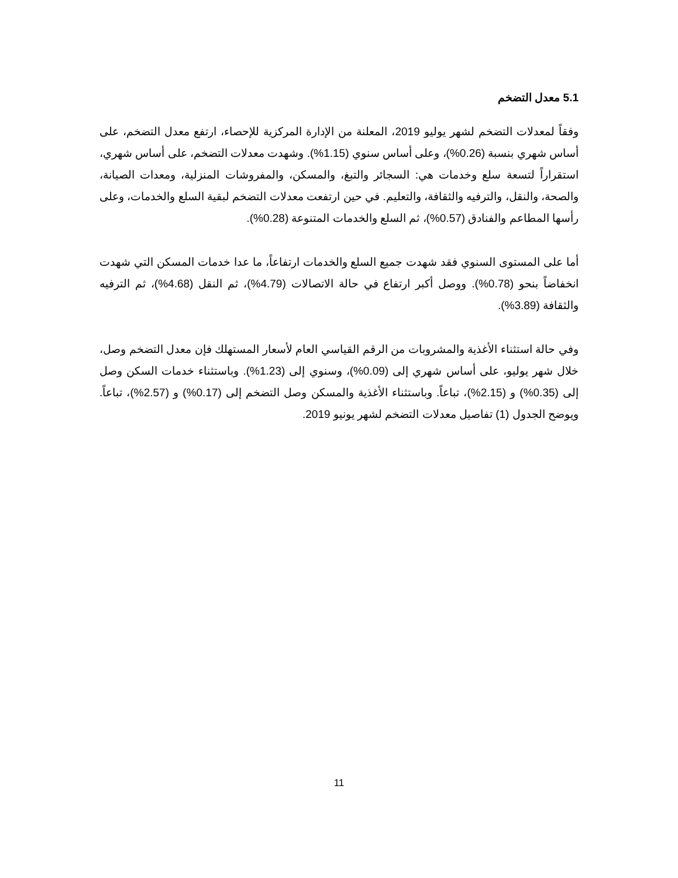5.1 معدل التضخم
وفقاً لمعدلات التضخم لشهر يوليو 2019، المعلنة من الإدارة المركزية للإحصاء، ارتفع معدل التضخم، على أساس شهري بنسبة (0.26%)، وعلى أساس سنوي (1.15%). وشهدت معدلات التضخم، على أساس شهري، استقراراً لتسعة سلع وخدمات هي: السجائر والتبغ، والمسكن، والمفروشات المنزلية، ومعدات الصيانة، والصحة، والنقل، والترفيه والثقافة، والتعليم. في حين ارتفعت معدلات التضخم لبقية السلع والخدمات، وعلى رأسها المطاعم والفنادق (0.57%)، ثم السلع والخدمات المتنوعة (0.28%).
أما على المستوى السنوي فقد شهدت جميع السلع والخدمات ارتفاعاً، ما عدا خدمات المسكن التي شهدت انخفاضاً بنحو (0.78%). ووصل أكبر ارتفاع في حالة الاتصالات (4.79%)، ثم النقل (4.68%)، ثم الترفيه والثقافة (3.89%).
وفي حالة استثناء الأغذية والمشروبات من الرقم القياسي العام لأسعار المستهلك فإن معدل التضخم وصل، خلال شهر يوليو، على أساس شهري إلى (0.09%)، وسنوي إلى (1.23%). وباستثناء خدمات السكن وصل إلى (0.35%) و (2.15%)، تباعاً. وباستثناء الأغذية والمسكن وصل التضخم إلى (0.17%) و (2.57%)، تباعاً. ويوضح الجدول (1) تفاصيل معدلات التضخم لشهر يونيو 2019.
11